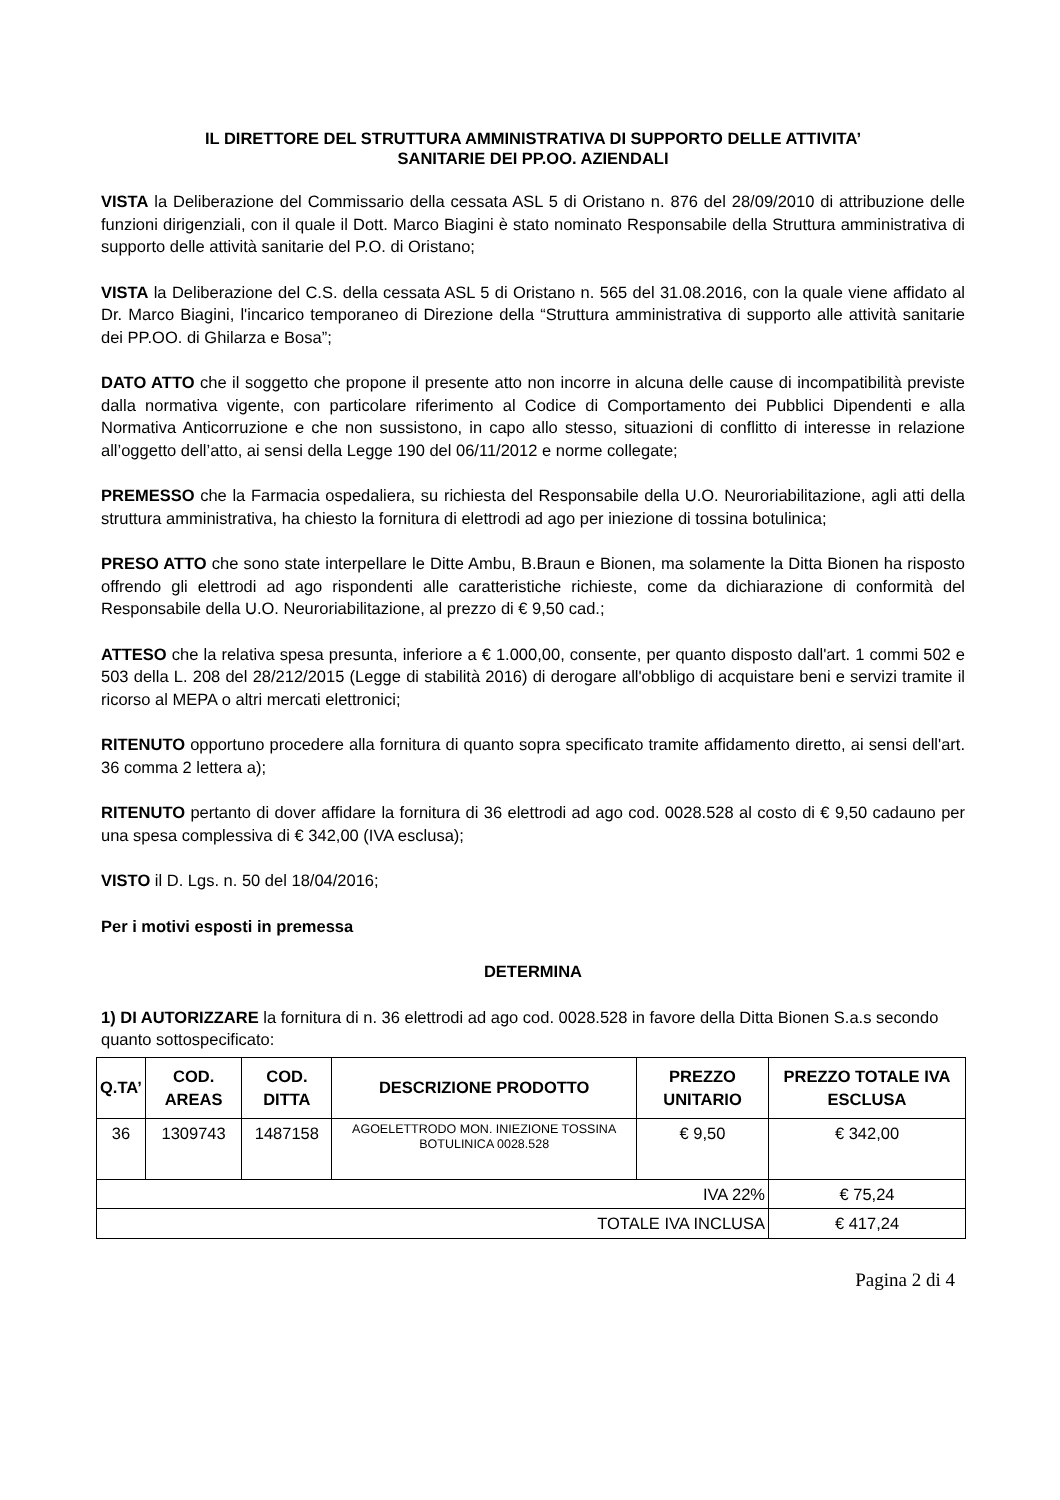IL DIRETTORE DEL STRUTTURA AMMINISTRATIVA DI SUPPORTO DELLE ATTIVITA’
SANITARIE DEI PP.OO. AZIENDALI
VISTA la Deliberazione del Commissario della cessata ASL 5 di Oristano n. 876 del 28/09/2010 di attribuzione delle funzioni dirigenziali, con il quale il Dott. Marco Biagini è stato nominato Responsabile della Struttura amministrativa di supporto delle attività sanitarie del P.O. di Oristano;
VISTA la Deliberazione del C.S. della cessata ASL 5 di Oristano n. 565 del 31.08.2016, con la quale viene affidato al Dr. Marco Biagini, l'incarico temporaneo di Direzione della “Struttura amministrativa di supporto alle attività sanitarie dei PP.OO. di Ghilarza e Bosa”;
DATO ATTO che il soggetto che propone il presente atto non incorre in alcuna delle cause di incompatibilità previste dalla normativa vigente, con particolare riferimento al Codice di Comportamento dei Pubblici Dipendenti e alla Normativa Anticorruzione e che non sussistono, in capo allo stesso, situazioni di conflitto di interesse in relazione all’oggetto dell’atto, ai sensi della Legge 190 del 06/11/2012 e norme collegate;
PREMESSO che la Farmacia ospedaliera, su richiesta del Responsabile della U.O. Neuroriabilitazione, agli atti della struttura amministrativa, ha chiesto la fornitura di elettrodi ad ago per iniezione di tossina botulinica;
PRESO ATTO che sono state interpellare le Ditte Ambu, B.Braun e Bionen, ma solamente la Ditta Bionen ha risposto offrendo gli elettrodi ad ago rispondenti alle caratteristiche richieste, come da dichiarazione di conformità del Responsabile della U.O. Neuroriabilitazione, al prezzo di € 9,50 cad.;
ATTESO che la relativa spesa presunta, inferiore a € 1.000,00, consente, per quanto disposto dall'art. 1 commi 502 e 503 della L. 208 del 28/212/2015 (Legge di stabilità 2016) di derogare all'obbligo di acquistare beni e servizi tramite il ricorso al MEPA o altri mercati elettronici;
RITENUTO opportuno procedere alla fornitura di quanto sopra specificato tramite affidamento diretto, ai sensi dell'art. 36 comma 2 lettera a);
RITENUTO pertanto di dover affidare la fornitura di 36 elettrodi ad ago cod. 0028.528 al costo di € 9,50 cadauno per una spesa complessiva di € 342,00 (IVA esclusa);
VISTO il D. Lgs. n. 50 del 18/04/2016;
Per i motivi esposti in premessa
DETERMINA
1) DI AUTORIZZARE la fornitura di n. 36 elettrodi ad ago cod. 0028.528 in favore della Ditta Bionen S.a.s secondo quanto sottospecificato:
| Q.TA’ | COD. AREAS | COD. DITTA | DESCRIZIONE PRODOTTO | PREZZO UNITARIO | PREZZO TOTALE IVA ESCLUSA |
| --- | --- | --- | --- | --- | --- |
| 36 | 1309743 | 1487158 | AGOELETTRODO MON. INIEZIONE TOSSINA BOTULINICA 0028.528 | € 9,50 | € 342,00 |
| IVA 22% | | | | | € 75,24 |
| TOTALE IVA INCLUSA | | | | | € 417,24 |
Pagina 2 di 4